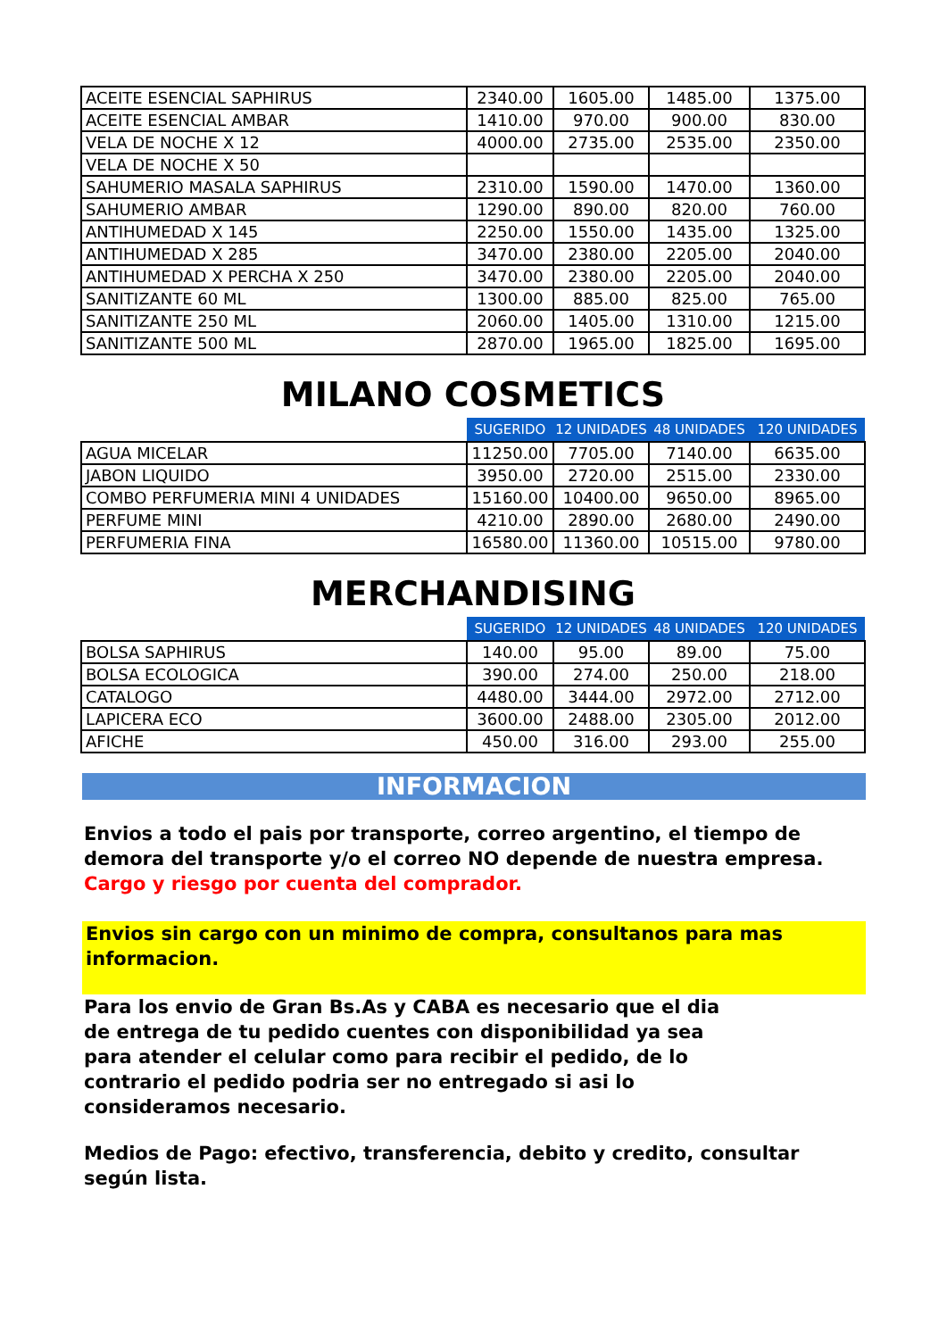| ACEITE ESENCIAL SAPHIRUS | 2340.00 | 1605.00 | 1485.00 | 1375.00 |
| ACEITE ESENCIAL AMBAR | 1410.00 | 970.00 | 900.00 | 830.00 |
| VELA DE NOCHE X 12 | 4000.00 | 2735.00 | 2535.00 | 2350.00 |
| VELA DE NOCHE X 50 | | | | |
| SAHUMERIO MASALA SAPHIRUS | 2310.00 | 1590.00 | 1470.00 | 1360.00 |
| SAHUMERIO AMBAR | 1290.00 | 890.00 | 820.00 | 760.00 |
| ANTIHUMEDAD X 145 | 2250.00 | 1550.00 | 1435.00 | 1325.00 |
| ANTIHUMEDAD X 285 | 3470.00 | 2380.00 | 2205.00 | 2040.00 |
| ANTIHUMEDAD X PERCHA X 250 | 3470.00 | 2380.00 | 2205.00 | 2040.00 |
| SANITIZANTE 60 ML | 1300.00 | 885.00 | 825.00 | 765.00 |
| SANITIZANTE 250 ML | 2060.00 | 1405.00 | 1310.00 | 1215.00 |
| SANITIZANTE 500 ML | 2870.00 | 1965.00 | 1825.00 | 1695.00 |
MILANO COSMETICS
| | SUGERIDO | 12 UNIDADES | 48 UNIDADES | 120 UNIDADES |
| --- | --- | --- | --- | --- |
| AGUA MICELAR | 11250.00 | 7705.00 | 7140.00 | 6635.00 |
| JABON LIQUIDO | 3950.00 | 2720.00 | 2515.00 | 2330.00 |
| COMBO PERFUMERIA MINI 4 UNIDADES | 15160.00 | 10400.00 | 9650.00 | 8965.00 |
| PERFUME MINI | 4210.00 | 2890.00 | 2680.00 | 2490.00 |
| PERFUMERIA FINA | 16580.00 | 11360.00 | 10515.00 | 9780.00 |
MERCHANDISING
| | SUGERIDO | 12 UNIDADES | 48 UNIDADES | 120 UNIDADES |
| --- | --- | --- | --- | --- |
| BOLSA SAPHIRUS | 140.00 | 95.00 | 89.00 | 75.00 |
| BOLSA ECOLOGICA | 390.00 | 274.00 | 250.00 | 218.00 |
| CATALOGO | 4480.00 | 3444.00 | 2972.00 | 2712.00 |
| LAPICERA ECO | 3600.00 | 2488.00 | 2305.00 | 2012.00 |
| AFICHE | 450.00 | 316.00 | 293.00 | 255.00 |
INFORMACION
Envios a todo el pais por transporte, correo argentino, el tiempo de demora del transporte y/o el correo NO depende de nuestra empresa. Cargo y riesgo por cuenta del comprador.
Envios sin cargo con un minimo de compra, consultanos para mas informacion.
Para los envio de Gran Bs.As y CABA es necesario que el dia de entrega de tu pedido cuentes con disponibilidad ya sea para atender el celular como para recibir el pedido, de lo contrario el pedido podria ser no entregado si asi lo consideramos necesario.
Medios de Pago: efectivo, transferencia, debito y credito, consultar según lista.